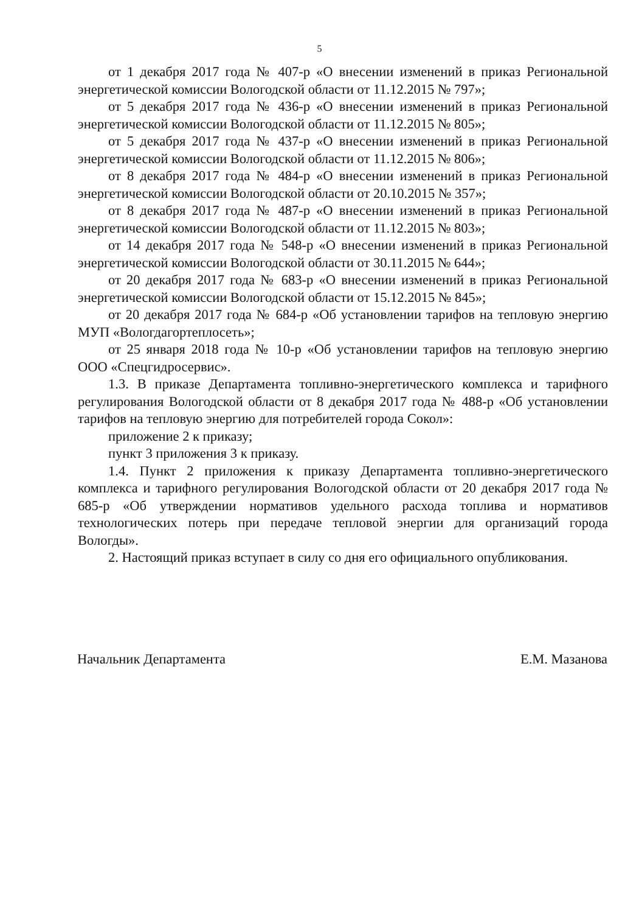5
от 1 декабря 2017 года № 407-р «О внесении изменений в приказ Региональной энергетической комиссии Вологодской области от 11.12.2015 № 797»;
от 5 декабря 2017 года № 436-р «О внесении изменений в приказ Региональной энергетической комиссии Вологодской области от 11.12.2015 № 805»;
от 5 декабря 2017 года № 437-р «О внесении изменений в приказ Региональной энергетической комиссии Вологодской области от 11.12.2015 № 806»;
от 8 декабря 2017 года № 484-р «О внесении изменений в приказ Региональной энергетической комиссии Вологодской области от 20.10.2015 № 357»;
от 8 декабря 2017 года № 487-р «О внесении изменений в приказ Региональной энергетической комиссии Вологодской области от 11.12.2015 № 803»;
от 14 декабря 2017 года № 548-р «О внесении изменений в приказ Региональной энергетической комиссии Вологодской области от 30.11.2015 № 644»;
от 20 декабря 2017 года № 683-р «О внесении изменений в приказ Региональной энергетической комиссии Вологодской области от 15.12.2015 № 845»;
от 20 декабря 2017 года № 684-р «Об установлении тарифов на тепловую энергию МУП «Вологдагортеплосеть»;
от 25 января 2018 года № 10-р «Об установлении тарифов на тепловую энергию ООО «Спецгидросервис».
1.3. В приказе Департамента топливно-энергетического комплекса и тарифного регулирования Вологодской области от 8 декабря 2017 года № 488-р «Об установлении тарифов на тепловую энергию для потребителей города Сокол»:
приложение 2 к приказу;
пункт 3 приложения 3 к приказу.
1.4. Пункт 2 приложения к приказу Департамента топливно-энергетического комплекса и тарифного регулирования Вологодской области от 20 декабря 2017 года № 685-р «Об утверждении нормативов удельного расхода топлива и нормативов технологических потерь при передаче тепловой энергии для организаций города Вологды».
2. Настоящий приказ вступает в силу со дня его официального опубликования.
Начальник Департамента Е.М. Мазанова